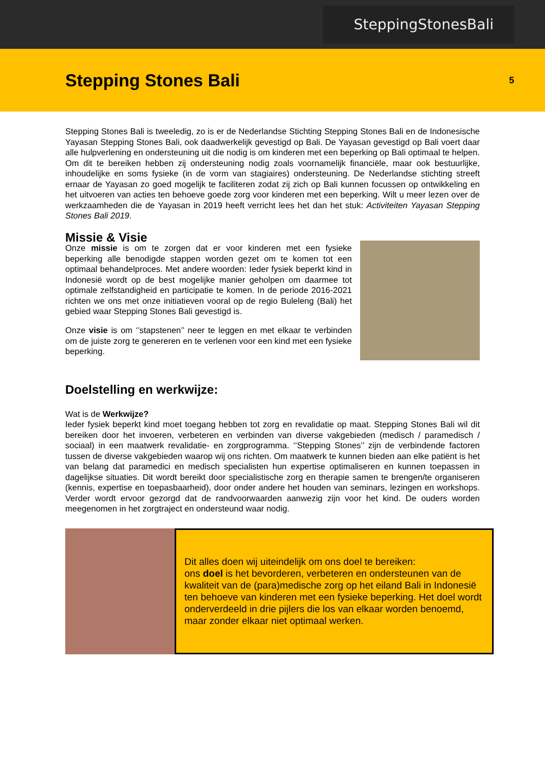SteppingStonesBali
Stepping Stones Bali
5
Stepping Stones Bali is tweeledig, zo is er de Nederlandse Stichting Stepping Stones Bali en de Indonesische Yayasan Stepping Stones Bali, ook daadwerkelijk gevestigd op Bali. De Yayasan gevestigd op Bali voert daar alle hulpverlening en ondersteuning uit die nodig is om kinderen met een beperking op Bali optimaal te helpen. Om dit te bereiken hebben zij ondersteuning nodig zoals voornamelijk financiële, maar ook bestuurlijke, inhoudelijke en soms fysieke (in de vorm van stagiaires) ondersteuning. De Nederlandse stichting streeft ernaar de Yayasan zo goed mogelijk te faciliteren zodat zij zich op Bali kunnen focussen op ontwikkeling en het uitvoeren van acties ten behoeve goede zorg voor kinderen met een beperking. Wilt u meer lezen over de werkzaamheden die de Yayasan in 2019 heeft verricht lees het dan het stuk: Activiteiten Yayasan Stepping Stones Bali 2019.
Missie & Visie
Onze missie is om te zorgen dat er voor kinderen met een fysieke beperking alle benodigde stappen worden gezet om te komen tot een optimaal behandelproces. Met andere woorden: Ieder fysiek beperkt kind in Indonesië wordt op de best mogelijke manier geholpen om daarmee tot optimale zelfstandigheid en participatie te komen. In de periode 2016-2021 richten we ons met onze initiatieven vooral op de regio Buleleng (Bali) het gebied waar Stepping Stones Bali gevestigd is.
Onze visie is om ‘’stapstenen’’ neer te leggen en met elkaar te verbinden om de juiste zorg te genereren en te verlenen voor een kind met een fysieke beperking.
Doelstelling en werkwijze:
Wat is de Werkwijze?
Ieder fysiek beperkt kind moet toegang hebben tot zorg en revalidatie op maat. Stepping Stones Bali wil dit bereiken door het invoeren, verbeteren en verbinden van diverse vakgebieden (medisch / paramedisch / sociaal) in een maatwerk revalidatie- en zorgprogramma. ‘’Stepping Stones’’ zijn de verbindende factoren tussen de diverse vakgebieden waarop wij ons richten. Om maatwerk te kunnen bieden aan elke patiënt is het van belang dat paramedici en medisch specialisten hun expertise optimaliseren en kunnen toepassen in dagelijkse situaties. Dit wordt bereikt door specialistische zorg en therapie samen te brengen/te organiseren (kennis, expertise en toepasbaarheid), door onder andere het houden van seminars, lezingen en workshops. Verder wordt ervoor gezorgd dat de randvoorwaarden aanwezig zijn voor het kind. De ouders worden meegenomen in het zorgtraject en ondersteund waar nodig.
Dit alles doen wij uiteindelijk om ons doel te bereiken:
ons doel is het bevorderen, verbeteren en ondersteunen van de kwaliteit van de (para)medische zorg op het eiland Bali in Indonesië ten behoeve van kinderen met een fysieke beperking. Het doel wordt onderverdeeld in drie pijlers die los van elkaar worden benoemd, maar zonder elkaar niet optimaal werken.